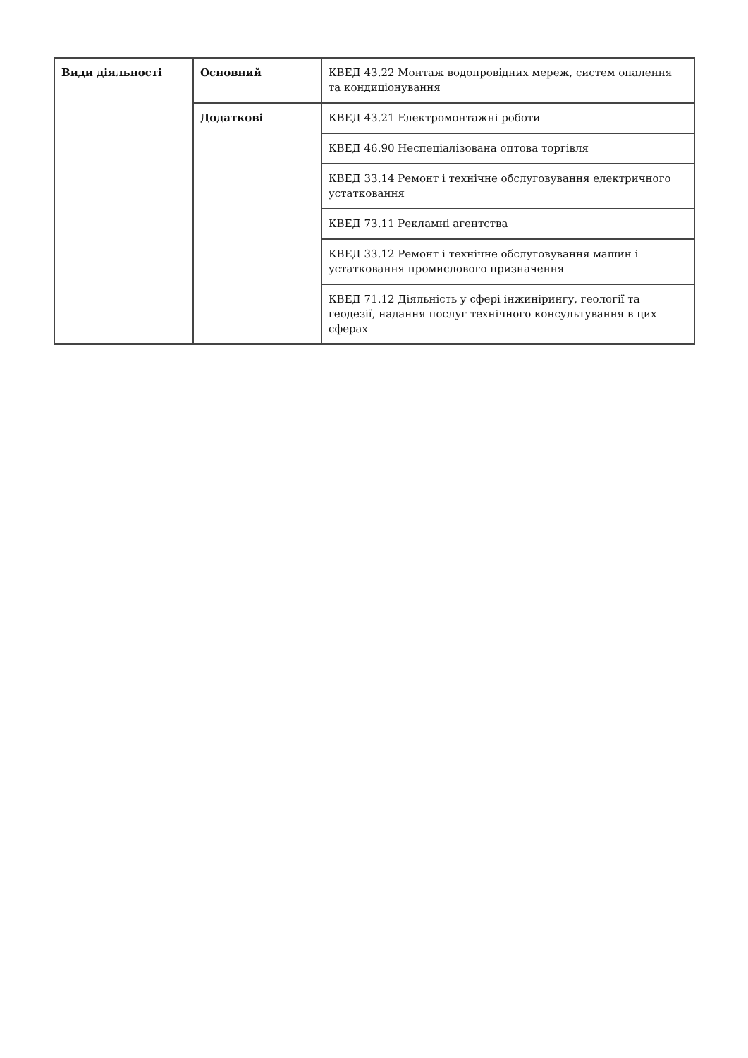| Види діяльності | Основний | КВЕД 43.22 Монтаж водопровідних мереж, систем опалення та кондиціонування |
| | Додаткові | КВЕД 43.21 Електромонтажні роботи |
| | | КВЕД 46.90 Неспеціалізована оптова торгівля |
| | | КВЕД 33.14 Ремонт і технічне обслуговування електричного устатковання |
| | | КВЕД 73.11 Рекламні агентства |
| | | КВЕД 33.12 Ремонт і технічне обслуговування машин і устатковання промислового призначення |
| | | КВЕД 71.12 Діяльність у сфері інжинірингу, геології та геодезії, надання послуг технічного консультування в цих сферах |